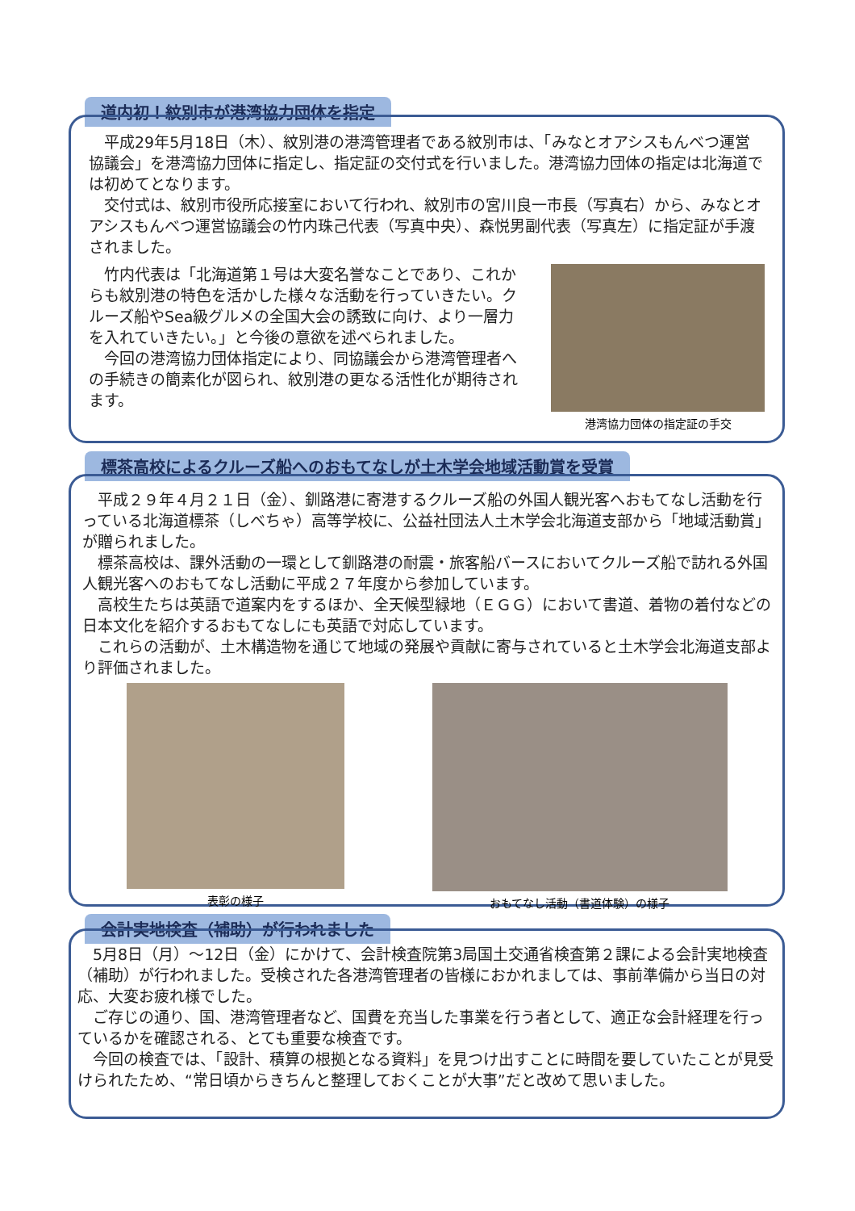道内初！紋別市が港湾協力団体を指定
平成29年5月18日（木）、紋別港の港湾管理者である紋別市は、「みなとオアシスもんべつ運営協議会」を港湾協力団体に指定し、指定証の交付式を行いました。港湾協力団体の指定は北海道では初めてとなります。
交付式は、紋別市役所応接室において行われ、紋別市の宮川良一市長（写真右）から、みなとオアシスもんべつ運営協議会の竹内珠己代表（写真中央）、森悦男副代表（写真左）に指定証が手渡されました。
竹内代表は「北海道第１号は大変名誉なことであり、これからも紋別港の特色を活かした様々な活動を行っていきたい。クルーズ船やSea級グルメの全国大会の誘致に向け、より一層力を入れていきたい。」と今後の意欲を述べられました。
今回の港湾協力団体指定により、同協議会から港湾管理者への手続きの簡素化が図られ、紋別港の更なる活性化が期待されます。
港湾協力団体の指定証の手交
標茶高校によるクルーズ船へのおもてなしが土木学会地域活動賞を受賞
平成２９年４月２１日（金）、釧路港に寄港するクルーズ船の外国人観光客へおもてなし活動を行っている北海道標茶（しべちゃ）高等学校に、公益社団法人土木学会北海道支部から「地域活動賞」が贈られました。
標茶高校は、課外活動の一環として釧路港の耐震・旅客船バースにおいてクルーズ船で訪れる外国人観光客へのおもてなし活動に平成２７年度から参加しています。
高校生たちは英語で道案内をするほか、全天候型緑地（ＥＧＧ）において書道、着物の着付などの日本文化を紹介するおもてなしにも英語で対応しています。
これらの活動が、土木構造物を通じて地域の発展や貢献に寄与されていると土木学会北海道支部より評価されました。
表彰の様子 おもてなし活動（書道体験）の様子
会計実地検査（補助）が行われました
5月8日（月）～12日（金）にかけて、会計検査院第3局国土交通省検査第２課による会計実地検査（補助）が行われました。受検された各港湾管理者の皆様におかれましては、事前準備から当日の対応、大変お疲れ様でした。
ご存じの通り、国、港湾管理者など、国費を充当した事業を行う者として、適正な会計経理を行っているかを確認される、とても重要な検査です。
今回の検査では、「設計、積算の根拠となる資料」を見つけ出すことに時間を要していたことが見受けられたため、“常日頃からきちんと整理しておくことが大事”だと改めて思いました。